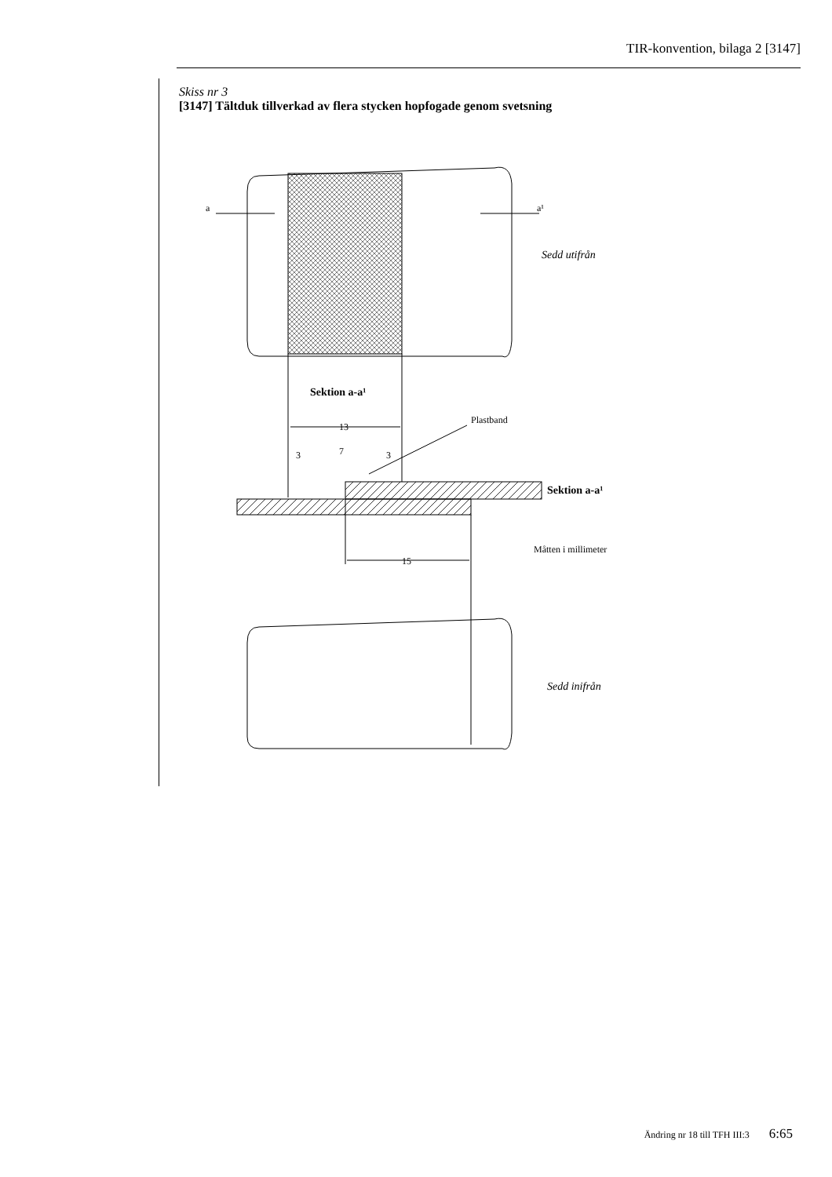TIR-konvention, bilaga 2 [3147]
Skiss nr 3
[3147] Tältduk tillverkad av flera stycken hopfogade genom svetsning
a
a¹
Sedd utifrån
Sektion a-a¹
13
Plastband
3
7
3
Sektion a-a¹
15
Måtten i millimeter
Sedd inifrån
Ändring nr 18 till TFH III:3 6:65